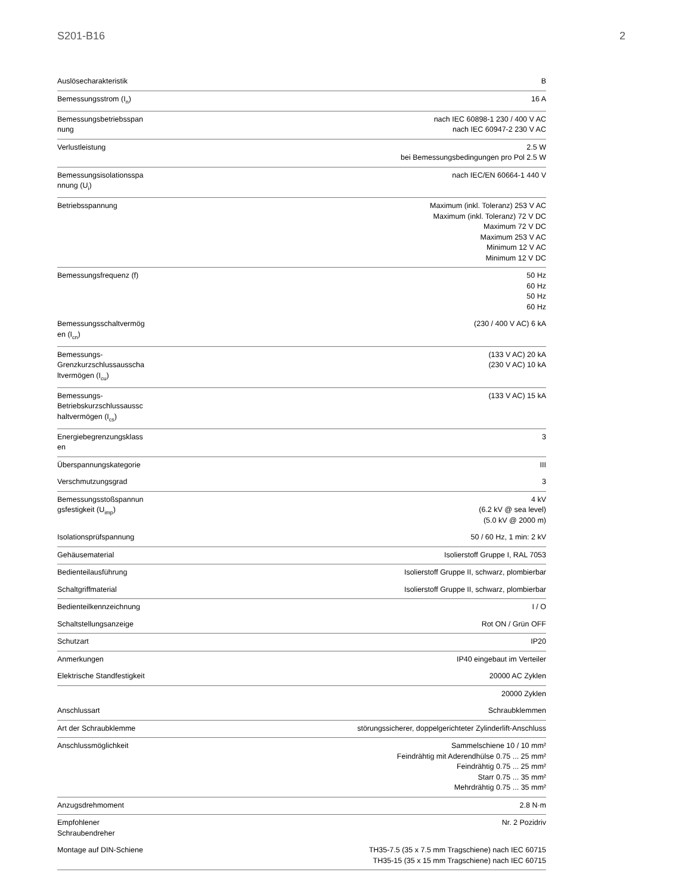S201-B16 2
| Auslösecharakteristik | B |
| Bemessungsstrom (I<sub>n</sub>) | 16 A |
| Bemessungsbetriebsspan nung | nach IEC 60898-1 230 / 400 V AC nach IEC 60947-2 230 V AC |
| Verlustleistung | 2.5 W bei Bemessungsbedingungen pro Pol 2.5 W |
| Bemessungsisolationsspa nnung (U<sub>i</sub>) | nach IEC/EN 60664-1 440 V |
| Betriebsspannung | Maximum (inkl. Toleranz) 253 V AC Maximum (inkl. Toleranz) 72 V DC Maximum 72 V DC Maximum 253 V AC Minimum 12 V AC Minimum 12 V DC |
| Bemessungsfrequenz (f) | 50 Hz 60 Hz 50 Hz 60 Hz |
| Bemessungsschaltvermög en (I<sub>cn</sub>) | (230 / 400 V AC) 6 kA |
| Bemessungs-Grenzkurzschlussausscha ltvermögen (I<sub>cu</sub>) | (133 V AC) 20 kA (230 V AC) 10 kA |
| Bemessungs-Betriebskurzschlussaussc haltvermögen (I<sub>cs</sub>) | (133 V AC) 15 kA |
| Energiebegrenzungsklass en | 3 |
| Überspannungskategorie | III |
| Verschmutzungsgrad | 3 |
| Bemessungsstoßspannun gsfestigkeit (U<sub>imp</sub>) | 4 kV (6.2 kV @ sea level) (5.0 kV @ 2000 m) |
| Isolationsprüfspannung | 50 / 60 Hz, 1 min: 2 kV |
| Gehäusematerial | Isolierstoff Gruppe I, RAL 7053 |
| Bedienteilausführung | Isolierstoff Gruppe II, schwarz, plombierbar |
| Schaltgriffmaterial | Isolierstoff Gruppe II, schwarz, plombierbar |
| Bedienteilkennzeichnung | I / O |
| Schaltstellungsanzeige | Rot ON / Grün OFF |
| Schutzart | IP20 |
| Anmerkungen | IP40 eingebaut im Verteiler |
| Elektrische Standfestigkeit | 20000 AC Zyklen |
| | 20000 Zyklen |
| Anschlussart | Schraubklemmen |
| Art der Schraubklemme | störungssicherer, doppelgerichteter Zylinderlift-Anschluss |
| Anschlussmöglichkeit | Sammelschiene 10 / 10 mm² Feindrähtig mit Aderendhülse 0.75 ... 25 mm² Feindrähtig 0.75 ... 25 mm² Starr 0.75 ... 35 mm² Mehrdrähtig 0.75 ... 35 mm² |
| Anzugsdrehmoment | 2.8 N·m |
| Empfohlener Schraubendreher | Nr. 2 Pozidriv |
| Montage auf DIN-Schiene | TH35-7.5 (35 x 7.5 mm Tragschiene) nach IEC 60715 TH35-15 (35 x 15 mm Tragschiene) nach IEC 60715 |